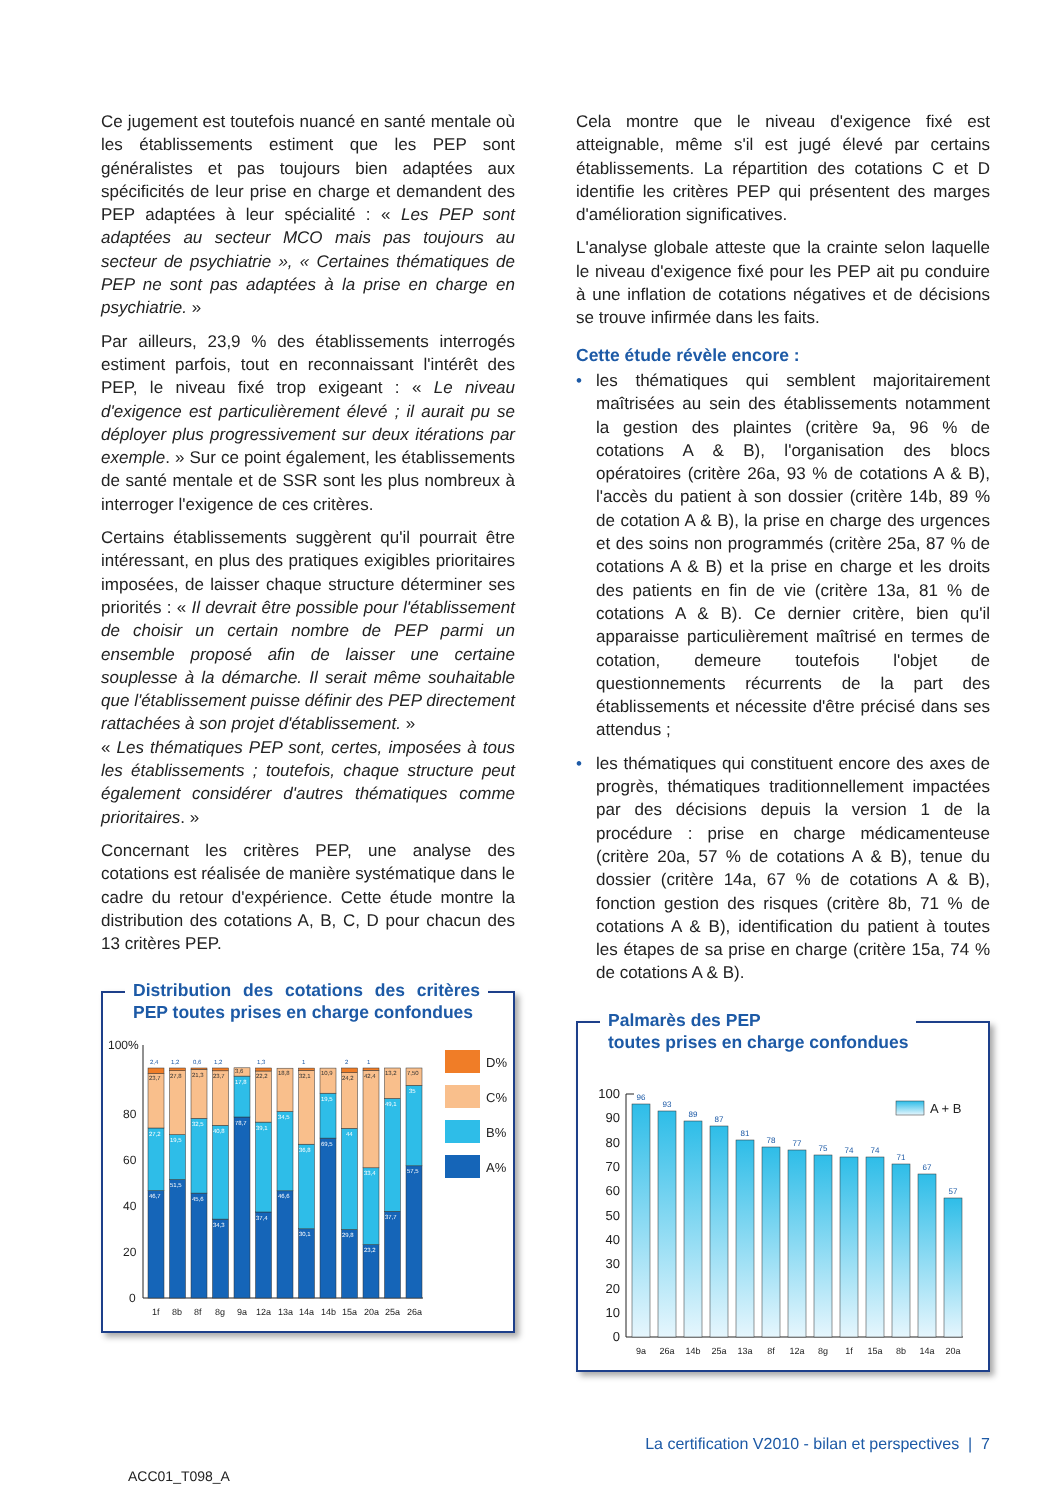Ce jugement est toutefois nuancé en santé mentale où les établissements estiment que les PEP sont généralistes et pas toujours bien adaptées aux spécificités de leur prise en charge et demandent des PEP adaptées à leur spécialité : « Les PEP sont adaptées au secteur MCO mais pas toujours au secteur de psychiatrie », « Certaines thématiques de PEP ne sont pas adaptées à la prise en charge en psychiatrie. »
Par ailleurs, 23,9 % des établissements interrogés estiment parfois, tout en reconnaissant l'intérêt des PEP, le niveau fixé trop exigeant : « Le niveau d'exigence est particulièrement élevé ; il aurait pu se déployer plus progressivement sur deux itérations par exemple. » Sur ce point également, les établissements de santé mentale et de SSR sont les plus nombreux à interroger l'exigence de ces critères.
Certains établissements suggèrent qu'il pourrait être intéressant, en plus des pratiques exigibles prioritaires imposées, de laisser chaque structure déterminer ses priorités : « Il devrait être possible pour l'établissement de choisir un certain nombre de PEP parmi un ensemble proposé afin de laisser une certaine souplesse à la démarche. Il serait même souhaitable que l'établissement puisse définir des PEP directement rattachées à son projet d'établissement. »
« Les thématiques PEP sont, certes, imposées à tous les établissements ; toutefois, chaque structure peut également considérer d'autres thématiques comme prioritaires. »
Concernant les critères PEP, une analyse des cotations est réalisée de manière systématique dans le cadre du retour d'expérience. Cette étude montre la distribution des cotations A, B, C, D pour chacun des 13 critères PEP.
Distribution des cotations des critères PEP toutes prises en charge confondues
100%
80
60
40
20
0
2,4
1,2
0,6
1,2
1,3
1
2
1
23,7
27,8
21,3
23,7
3,6
22,2
18,8
32,1
10,9
24,2
42,4
13,2
7,50
27,2
19,5
32,5
40,8
17,8
39,1
34,5
36,8
19,5
44
33,4
49,1
35
46,7
51,5
45,6
34,3
78,7
37,4
46,6
30,1
69,5
29,8
23,2
37,7
57,5
1f
8b
8f
8g
9a
12a
13a
14a
14b
15a
20a
25a
26a
D%
C%
B%
A%
Cela montre que le niveau d'exigence fixé est atteignable, même s'il est jugé élevé par certains établissements. La répartition des cotations C et D identifie les critères PEP qui présentent des marges d'amélioration significatives.
L'analyse globale atteste que la crainte selon laquelle le niveau d'exigence fixé pour les PEP ait pu conduire à une inflation de cotations négatives et de décisions se trouve infirmée dans les faits.
Cette étude révèle encore :
• les thématiques qui semblent majoritairement maîtrisées au sein des établissements notamment la gestion des plaintes (critère 9a, 96 % de cotations A & B), l'organisation des blocs opératoires (critère 26a, 93 % de cotations A & B), l'accès du patient à son dossier (critère 14b, 89 % de cotation A & B), la prise en charge des urgences et des soins non programmés (critère 25a, 87 % de cotations A & B) et la prise en charge et les droits des patients en fin de vie (critère 13a, 81 % de cotations A & B). Ce dernier critère, bien qu'il apparaisse particulièrement maîtrisé en termes de cotation, demeure toutefois l'objet de questionnements récurrents de la part des établissements et nécessite d'être précisé dans ses attendus ;
• les thématiques qui constituent encore des axes de progrès, thématiques traditionnellement impactées par des décisions depuis la version 1 de la procédure : prise en charge médicamenteuse (critère 20a, 57 % de cotations A & B), tenue du dossier (critère 14a, 67 % de cotations A & B), fonction gestion des risques (critère 8b, 71 % de cotations A & B), identification du patient à toutes les étapes de sa prise en charge (critère 15a, 74 % de cotations A & B).
Palmarès des PEP
toutes prises en charge confondues
100
90
80
70
60
50
40
30
20
10
0
96
93
89
87
81
78
77
75
74
74
71
67
57
9a
26a
14b
25a
13a
8f
12a
8g
1f
15a
8b
14a
20a
A + B
La certification V2010 - bilan et perspectives | 7
ACC01_T098_A